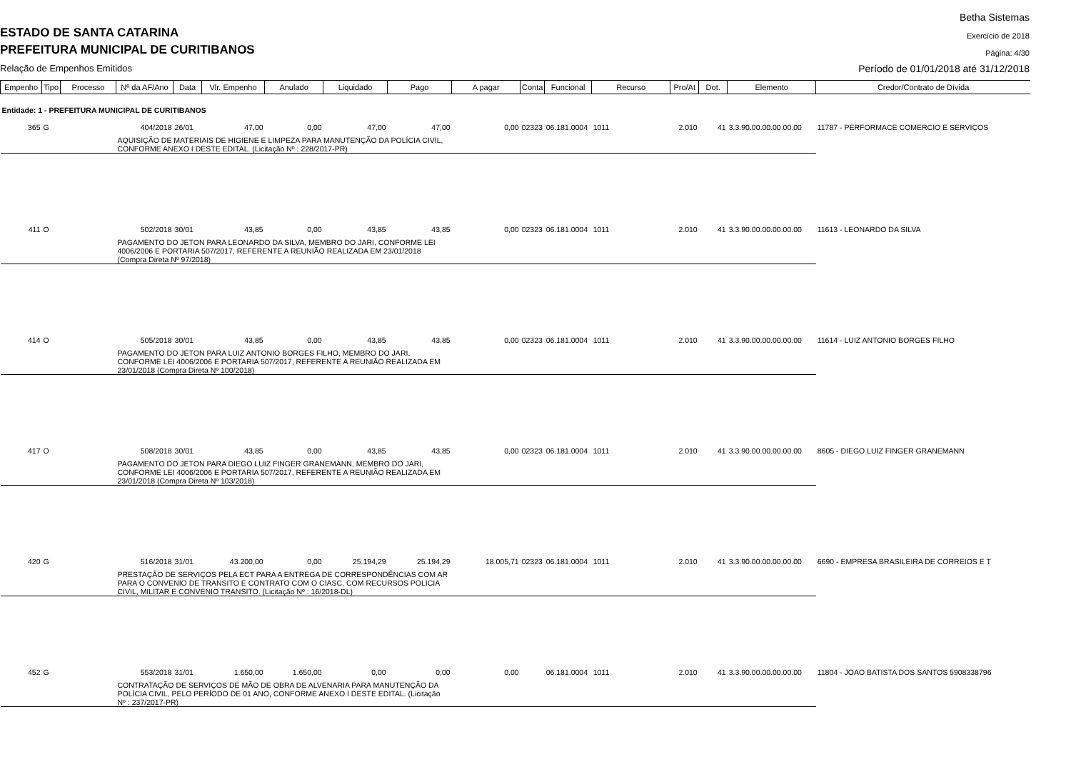Betha Sistemas
ESTADO DE SANTA CATARINA Exercício de 2018
PREFEITURA MUNICIPAL DE CURITIBANOS
Página: 4/30
Relação de Empenhos Emitidos
Período de 01/01/2018 até 31/12/2018
| Empenho | Tipo | Processo | Nº da AF/Ano | Data | Vlr. Empenho | Anulado | Liquidado | Pago | A pagar | Conta | Funcional | Recurso | Pro/At | Dot. | Elemento | Credor/Contrato de Dívida |
| --- | --- | --- | --- | --- | --- | --- | --- | --- | --- | --- | --- | --- | --- | --- | --- | --- |
| Entidade: 1 - PREFEITURA MUNICIPAL DE CURITIBANOS | | | | | | | | | | | | | | | | |
| 365 | G | | 404/2018 | 26/01 | 47,00 | 0,00 | 47,00 | 47,00 | 0,00 | 02323 | 06.181.0004 | 1011 | 2.010 | 41 | 3.3.90.00.00.00.00.00 | 11787 - PERFORMACE COMERCIO E SERVIÇOS |
| | | | AQUISIÇÃO DE MATERIAIS DE HIGIENE E LIMPEZA PARA MANUTENÇÃO DA POLÍCIA CIVIL, CONFORME ANEXO I DESTE EDITAL. (Licitação Nº : 228/2017-PR) | | | | | | | | | | | | | |
| 411 | O | | 502/2018 | 30/01 | 43,85 | 0,00 | 43,85 | 43,85 | 0,00 | 02323 | 06.181.0004 | 1011 | 2.010 | 41 | 3.3.90.00.00.00.00.00 | 11613 - LEONARDO DA SILVA |
| | | | PAGAMENTO DO JETON PARA LEONARDO DA SILVA, MEMBRO DO JARI, CONFORME LEI 4006/2006 E PORTARIA 507/2017, REFERENTE A REUNIÃO REALIZADA EM 23/01/2018 (Compra Direta Nº 97/2018) | | | | | | | | | | | | | |
| 414 | O | | 505/2018 | 30/01 | 43,85 | 0,00 | 43,85 | 43,85 | 0,00 | 02323 | 06.181.0004 | 1011 | 2.010 | 41 | 3.3.90.00.00.00.00.00 | 11614 - LUIZ ANTONIO BORGES FILHO |
| | | | PAGAMENTO DO JETON PARA LUIZ ANTONIO BORGES FILHO, MEMBRO DO JARI, CONFORME LEI 4006/2006 E PORTARIA 507/2017, REFERENTE A REUNIÃO REALIZADA EM 23/01/2018 (Compra Direta Nº 100/2018) | | | | | | | | | | | | | |
| 417 | O | | 508/2018 | 30/01 | 43,85 | 0,00 | 43,85 | 43,85 | 0,00 | 02323 | 06.181.0004 | 1011 | 2.010 | 41 | 3.3.90.00.00.00.00.00 | 8605 - DIEGO LUIZ FINGER GRANEMANN |
| | | | PAGAMENTO DO JETON PARA DIEGO LUIZ FINGER GRANEMANN, MEMBRO DO JARI, CONFORME LEI 4006/2006 E PORTARIA 507/2017, REFERENTE A REUNIÃO REALIZADA EM 23/01/2018 (Compra Direta Nº 103/2018) | | | | | | | | | | | | | |
| 420 | G | | 516/2018 | 31/01 | 43.200,00 | 0,00 | 25.194,29 | 25.194,29 | 18.005,71 | 02323 | 06.181.0004 | 1011 | 2.010 | 41 | 3.3.90.00.00.00.00.00 | 6690 - EMPRESA BRASILEIRA DE CORREIOS E T |
| | | | PRESTAÇÃO DE SERVIÇOS PELA ECT PARA A ENTREGA DE CORRESPONDÊNCIAS COM AR PARA O CONVENIO DE TRANSITO E CONTRATO COM O CIASC, COM RECURSOS POLICIA CIVIL, MILITAR E CONVENIO TRANSITO. (Licitação Nº : 16/2018-DL) | | | | | | | | | | | | | |
| 452 | G | | 553/2018 | 31/01 | 1.650,00 | 1.650,00 | 0,00 | 0,00 | 0,00 | | 06.181.0004 | 1011 | 2.010 | 41 | 3.3.90.00.00.00.00.00 | 11804 - JOAO BATISTA DOS SANTOS 5908338796 |
| | | | CONTRATAÇÃO DE SERVIÇOS DE MÃO DE OBRA DE ALVENARIA PARA MANUTENÇÃO DA POLÍCIA CIVIL, PELO PERÍODO DE 01 ANO, CONFORME ANEXO I DESTE EDITAL. (Licitação Nº : 237/2017-PR) | | | | | | | | | | | | | |